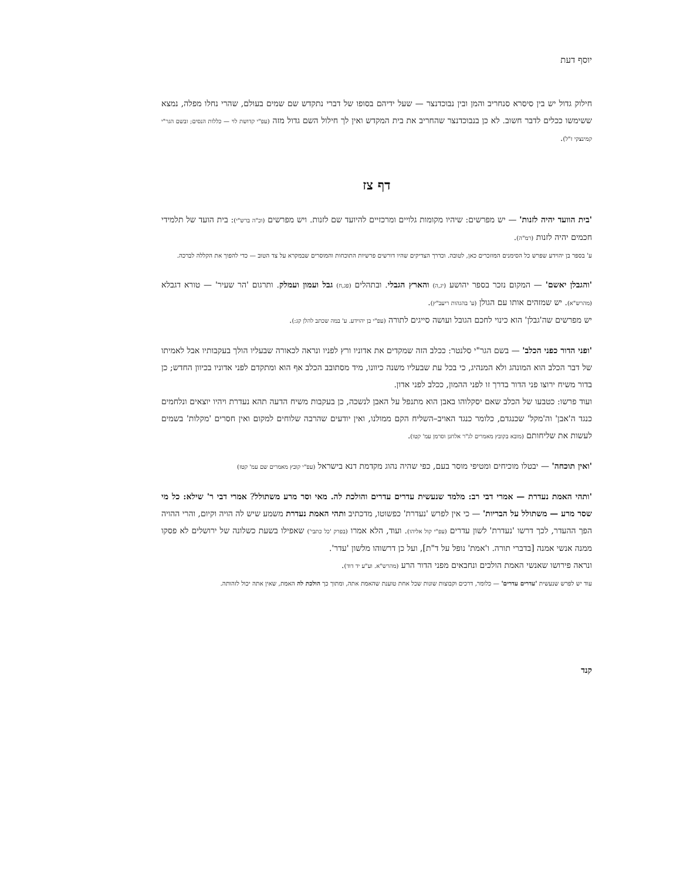יוסף דעת
חילוק גדול יש בין סיסרא סנחריב והמן ובין נבוכדנצר — שעל ידיהם בסופו של דברי נתקדש שם שמים בעולם, שהרי נחלו מפלה, נמצא ששימשו ככלים לדבר חשוב. לא כן בנבוכדנצר שהחריב את בית המקדש ואין לך חילול השם גדול מזה (עפ"י קדושת לוי — כללות הנסים; ובשם הגר"י קמינצקי ז"ל).
דף צז
'בית הוועד יהיה לזנות' — יש מפרשים: שיהיו מקומות גלויים ומרכזיים להיועד שם לזנות. ויש מפרשים (וכ"ה ברש"י): בית הועד של תלמידי חכמים יהיה לזנות (רמ"ה).
ע' בספר בן יהוידע שפרש כל הסימנים המוזכרים כאן, לטובה. וכדרך הצדיקים שהיו דורשים פרשיות התוכחות והמוסרים שבמקרא על צד הטוב — כדי להפוך את הקללה לברכה.
'והגבלן יאשם' — המקום נזכר בספר יהושע (יג,ה) והארץ הגבלי. ובתהלים (פג,ח) גבל ועמון ועמלק. ותרגום 'הר שעיר' — טורא דגבלא (מהרש"א). יש שמזהים אותו עם הגולן (ע' בהגהות ריעב"ץ).
יש מפרשים שה'גבלן' הוא כינוי לחכם הגובל ועושה סייגים לתורה (עפ"י בן יהוידע. ע' במה שכתב להלן קג:).
'ופני הדור כפני הכלב' — בשם הגר"י סלנטר: ככלב הזה שמקדים את אדוניו ורץ לפניו ונראה לכאורה שבעליו הולך בעקבותיו אבל לאמיתו של דבר הכלב הוא המונהג ולא המנהיג, כי בכל עת שבעליו משנה כיוונו, מיד מסתובב הכלב אף הוא ומתקדם לפני אדוניו בכיוון החדש; כן בדור משיח ירוצו פני הדור בדרך זו לפני ההמון, ככלב לפני אדון.
ועוד פרשו: כטבעו של הכלב שאם יסקלוהו באבן הוא מתנפל על האבן לנשכה, כן בעקבות משיח הדעה תהא נעדרת ויהיו יוצאים ונלחמים כנגד ה'אבן' וה'מקל' שכנגדם, כלומר כנגד האויב–השליח הקם ממולנו, ואין יודעים שהרבה שלוחים למקום ואין חסרים 'מקלות' בשמים לעשות את שליחותם (מובא בקובץ מאמרים לג"ר אלחנן וסרמן עמ' קטו).
'ואין תוכחה' — יבטלו מוכיחים ומטיפי מוסר בעם, כפי שהיה נהוג מקדמת דנא בישראל (עפ"י קובץ מאמרים שם עמ' קטז)
'ותהי האמת נעדרת — אמרי דבי רב: מלמד שנעשית עדרים עדרים והולכת לה. מאי וסר מרע משתולל? אמרי דבי ר' שילא: כל מי שסר מרע — משתולל על הבריות' — כי אין לפרש 'נעדרת' כפשוטו, מדכתיב ותהי האמת נעדרת משמע שיש לה הויה וקיום, והרי ההויה הפך ההעדר, לכך דרשו 'נעדרת' לשון עדרים (עפ"י קול אליהו). ועוד, הלא אמרו (בפרק 'כל כתבי') שאפילו בשעת כשלונה של ירושלים לא פסקו ממנה אנשי אמנה [בדברי תורה. ו'אמת' נופל על ד"ת], ועל כן דרשוהו מלשון 'עדר'.
ונראה פירושו שאנשי האמת הולכים ונחבאים מפני הדור הרע (מהרש"א. וע"ע יד דוד).
עוד יש לפרש שנעשית 'עדרים עדרים' — כלומר, דרכים וקבוצות שונות שכל אחת טוענת שהאמת אתה, ומתוך כך הולכת לה האמת, שאין אתה יכול לזהותה.
קנד